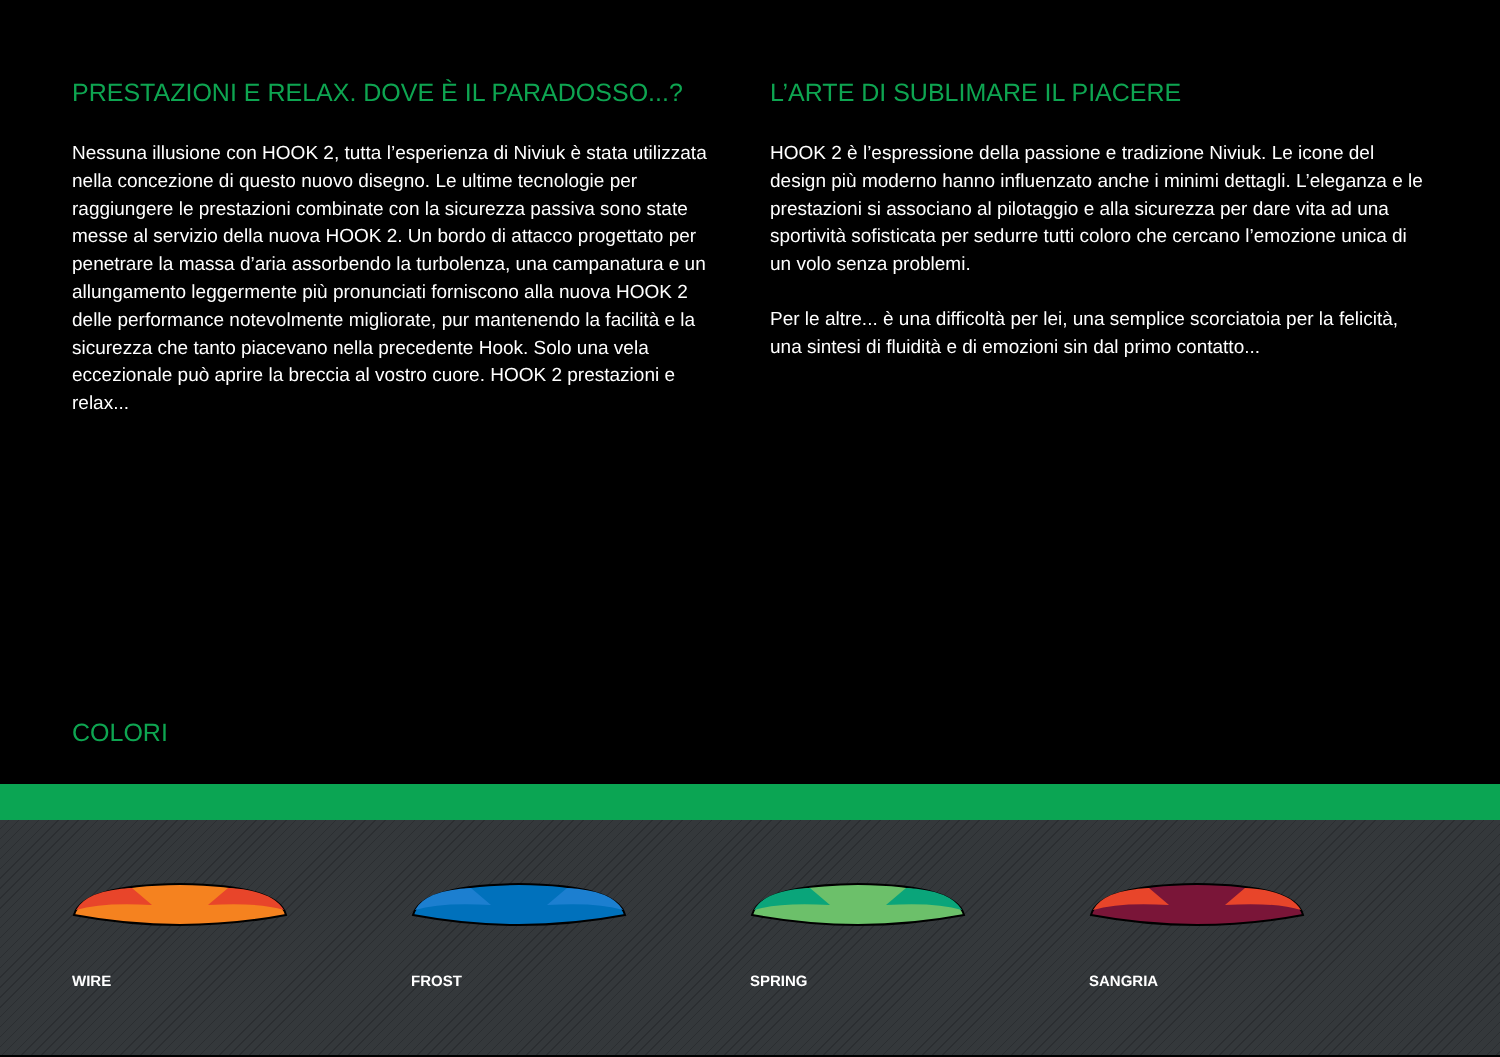PRESTAZIONI E RELAX. DOVE È IL PARADOSSO...?
Nessuna illusione con HOOK 2, tutta l’esperienza di Niviuk è stata utilizzata nella concezione di questo nuovo disegno. Le ultime tecnologie per raggiungere le prestazioni combinate con la sicurezza passiva sono state messe al servizio della nuova HOOK 2. Un bordo di attacco progettato per penetrare la massa d’aria assorbendo la turbolenza, una campanatura e un allungamento leggermente più pronunciati forniscono alla nuova HOOK 2 delle performance notevolmente migliorate, pur mantenendo la facilità e la sicurezza che tanto piacevano nella precedente Hook. Solo una vela eccezionale può aprire la breccia al vostro cuore. HOOK 2 prestazioni e relax...
L’ARTE DI SUBLIMARE IL PIACERE
HOOK 2 è l’espressione della passione e tradizione Niviuk. Le icone del design più moderno hanno influenzato anche i minimi dettagli. L’eleganza e le prestazioni si associano al pilotaggio e alla sicurezza per dare vita ad una sportività sofisticata per sedurre tutti coloro che cercano l’emozione unica di un volo senza problemi.
Per le altre... è una difficoltà per lei, una semplice scorciatoia per la felicità, una sintesi di fluidità e di emozioni sin dal primo contatto...
COLORI
WIRE FROST SPRING SANGRIA